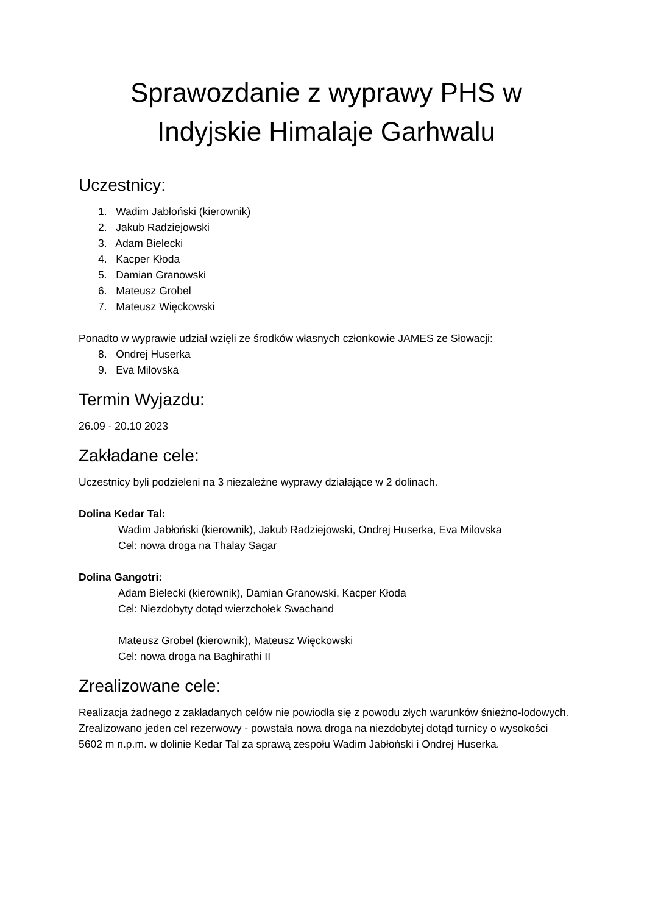Sprawozdanie z wyprawy PHS w
Indyjskie Himalaje Garhwalu
Uczestnicy:
1. Wadim Jabłoński (kierownik)
2. Jakub Radziejowski
3. Adam Bielecki
4. Kacper Kłoda
5. Damian Granowski
6. Mateusz Grobel
7. Mateusz Więckowski
Ponadto w wyprawie udział wzięli ze środków własnych członkowie JAMES ze Słowacji:
8. Ondrej Huserka
9. Eva Milovska
Termin Wyjazdu:
26.09 - 20.10 2023
Zakładane cele:
Uczestnicy byli podzieleni na 3 niezależne wyprawy działające w 2 dolinach.
Dolina Kedar Tal:
Wadim Jabłoński (kierownik), Jakub Radziejowski, Ondrej Huserka, Eva Milovska
Cel: nowa droga na Thalay Sagar
Dolina Gangotri:
Adam Bielecki (kierownik), Damian Granowski, Kacper Kłoda
Cel: Niezdobyty dotąd wierzchołek Swachand
Mateusz Grobel (kierownik), Mateusz Więckowski
Cel: nowa droga na Baghirathi II
Zrealizowane cele:
Realizacja żadnego z zakładanych celów nie powiodła się z powodu złych warunków śnieżno-lodowych. Zrealizowano jeden cel rezerwowy - powstała nowa droga na niezdobytej dotąd turnicy o wysokości 5602 m n.p.m. w dolinie Kedar Tal za sprawą zespołu Wadim Jabłoński i Ondrej Huserka.